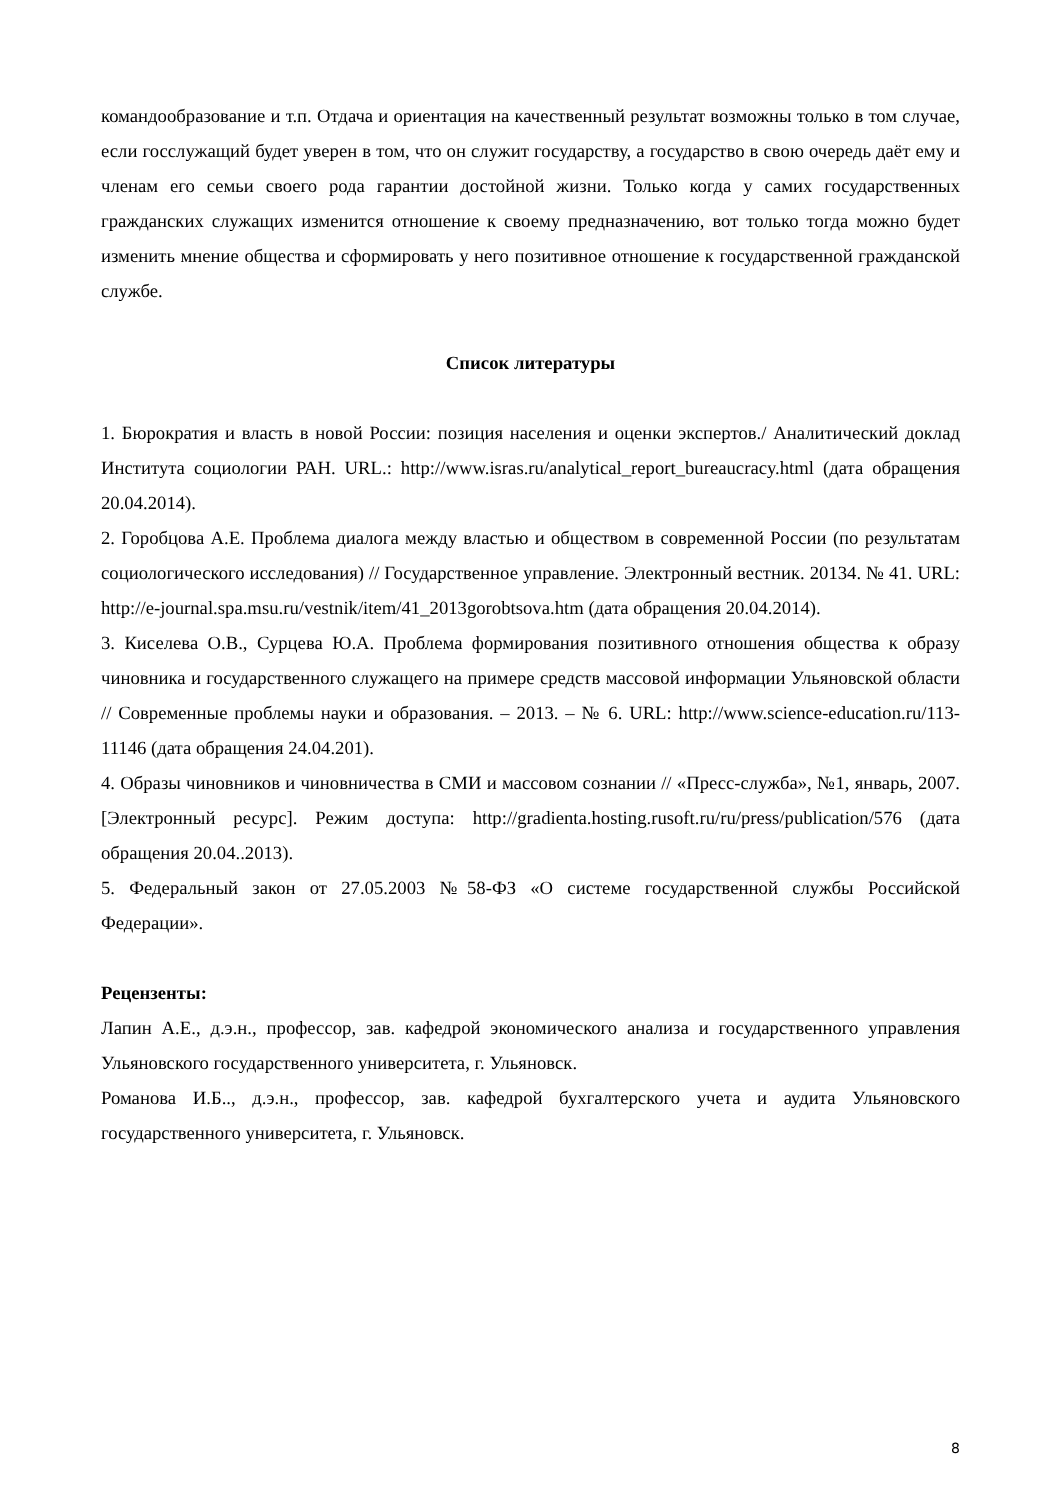командообразование и т.п. Отдача и ориентация на качественный результат возможны только в том случае, если госслужащий будет уверен в том, что он служит государству, а государство в свою очередь даёт ему и членам его семьи своего рода гарантии достойной жизни. Только когда у самих государственных гражданских служащих изменится отношение к своему предназначению, вот только тогда можно будет изменить мнение общества и сформировать у него позитивное отношение к государственной гражданской службе.
Список литературы
1. Бюрократия и власть в новой России: позиция населения и оценки экспертов./ Аналитический доклад Института социологии РАН. URL.: http://www.isras.ru/analytical_report_bureaucracy.html (дата обращения 20.04.2014).
2. Горобцова А.Е. Проблема диалога между властью и обществом в современной России (по результатам социологического исследования) // Государственное управление. Электронный вестник. 20134. № 41. URL: http://e-journal.spa.msu.ru/vestnik/item/41_2013gorobtsova.htm (дата обращения 20.04.2014).
3. Киселева О.В., Сурцева Ю.А. Проблема формирования позитивного отношения общества к образу чиновника и государственного служащего на примере средств массовой информации Ульяновской области // Современные проблемы науки и образования. – 2013. – № 6. URL: http://www.science-education.ru/113-11146 (дата обращения 24.04.201).
4. Образы чиновников и чиновничества в СМИ и массовом сознании // «Пресс-служба», №1, январь, 2007. [Электронный ресурс]. Режим доступа: http://gradienta.hosting.rusoft.ru/ru/press/publication/576 (дата обращения 20.04..2013).
5. Федеральный закон от 27.05.2003 №58-ФЗ «О системе государственной службы Российской Федерации».
Рецензенты:
Лапин А.Е., д.э.н., профессор, зав. кафедрой экономического анализа и государственного управления Ульяновского государственного университета, г. Ульяновск.
Романова И.Б.., д.э.н., профессор, зав. кафедрой бухгалтерского учета и аудита Ульяновского государственного университета, г. Ульяновск.
8